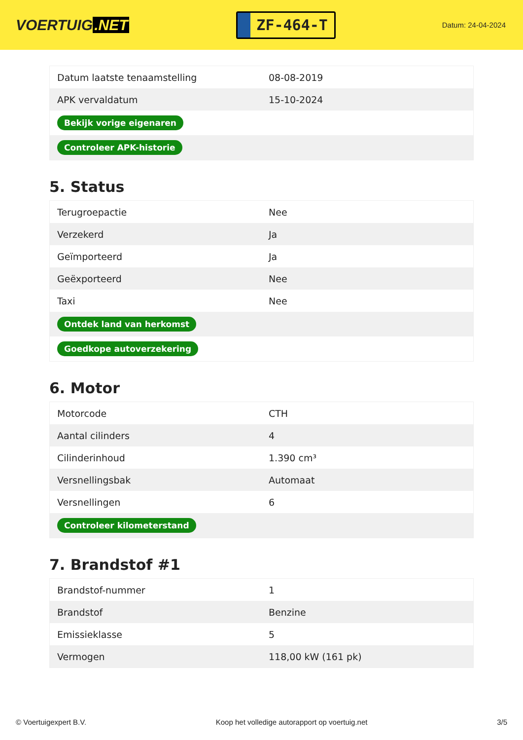VOERTUIG.NET
ZF-464-T
Datum: 24-04-2024
| Datum laatste tenaamstelling | 08-08-2019 |
| APK vervaldatum | 15-10-2024 |
| Bekijk vorige eigenaren | |
| Controleer APK-historie | |
5. Status
| Terugroepactie | Nee |
| Verzekerd | Ja |
| Geïmporteerd | Ja |
| Geëxporteerd | Nee |
| Taxi | Nee |
| Ontdek land van herkomst | |
| Goedkope autoverzekering | |
6. Motor
| Motorcode | CTH |
| Aantal cilinders | 4 |
| Cilinderinhoud | 1.390 cm³ |
| Versnellingsbak | Automaat |
| Versnellingen | 6 |
| Controleer kilometerstand | |
7. Brandstof #1
| Brandstof-nummer | 1 |
| Brandstof | Benzine |
| Emissieklasse | 5 |
| Vermogen | 118,00 kW (161 pk) |
© Voertuigexpert B.V. Koop het volledige autorapport op voertuig.net 3/5